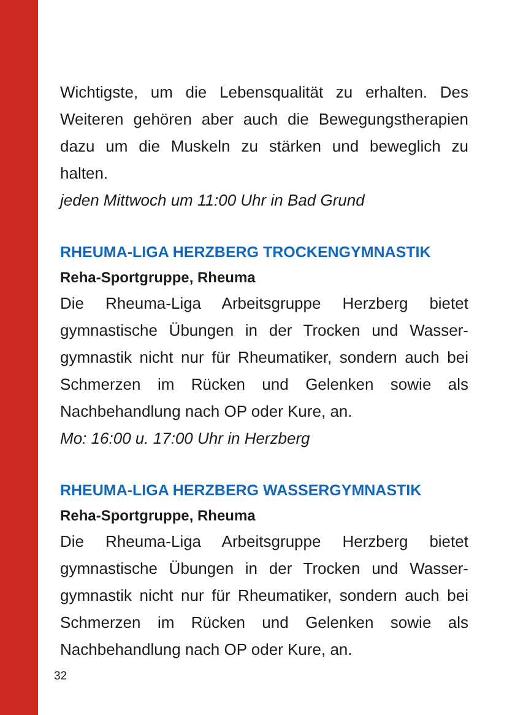Wichtigste, um die Lebensqualität zu erhalten. Des Weiteren gehören aber auch die Bewegungsthera­pien dazu um die Muskeln zu stärken und beweglich zu halten.
jeden Mittwoch um 11:00 Uhr in Bad Grund
RHEUMA-LIGA HERZBERG TROCKENGYMNASTIK
Reha-Sportgruppe, Rheuma
Die Rheuma-Liga Arbeitsgruppe Herzberg bietet gymnastische Übungen in der Trocken und Wasser­gymnastik nicht nur für Rheumatiker, sondern auch bei Schmerzen im Rücken und Gelenken sowie als Nachbehandlung nach OP oder Kure, an.
Mo: 16:00 u. 17:00 Uhr in Herzberg
RHEUMA-LIGA HERZBERG WASSERGYMNASTIK
Reha-Sportgruppe, Rheuma
Die Rheuma-Liga Arbeitsgruppe Herzberg bietet gymnastische Übungen in der Trocken und Wasser­gymnastik nicht nur für Rheumatiker, sondern auch bei Schmerzen im Rücken und Gelenken sowie als Nachbehandlung nach OP oder Kure, an.
32